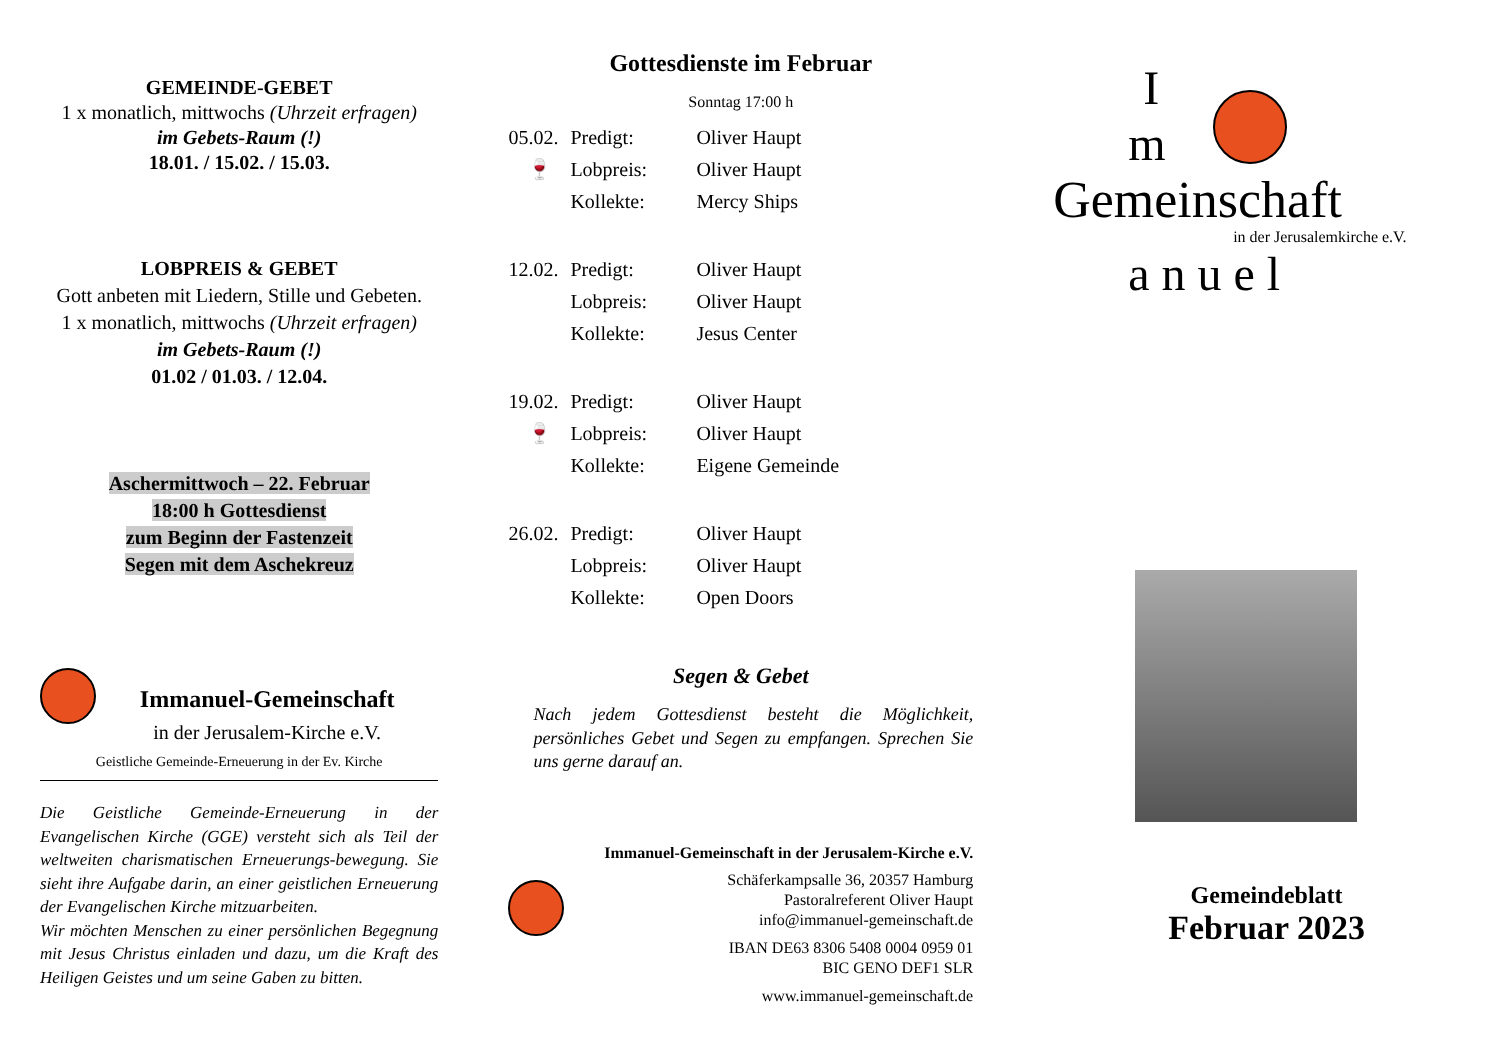GEMEINDE-GEBET
1 x monatlich, mittwochs (Uhrzeit erfragen)
im Gebets-Raum (!)
18.01. / 15.02. / 15.03.
LOBPREIS & GEBET
Gott anbeten mit Liedern, Stille und Gebeten.
1 x monatlich, mittwochs (Uhrzeit erfragen)
im Gebets-Raum (!)
01.02 / 01.03. / 12.04.
Aschermittwoch – 22. Februar
18:00 h Gottesdienst
zum Beginn der Fastenzeit
Segen mit dem Aschekreuz
Immanuel-Gemeinschaft
in der Jerusalem-Kirche e.V.
Geistliche Gemeinde-Erneuerung in der Ev. Kirche
Die Geistliche Gemeinde-Erneuerung in der Evangelischen Kirche (GGE) versteht sich als Teil der weltweiten charismatischen Erneuerungs-bewegung. Sie sieht ihre Aufgabe darin, an einer geistlichen Erneuerung der Evangelischen Kirche mitzuarbeiten.
Wir möchten Menschen zu einer persönlichen Begegnung mit Jesus Christus einladen und dazu, um die Kraft des Heiligen Geistes und um seine Gaben zu bitten.
Gottesdienste im Februar
Sonntag 17:00 h
| 05.02. | Predigt: | Oliver Haupt |
| 🍷 | Lobpreis: | Oliver Haupt |
| | Kollekte: | Mercy Ships |
| 12.02. | Predigt: | Oliver Haupt |
| | Lobpreis: | Oliver Haupt |
| | Kollekte: | Jesus Center |
| 19.02. | Predigt: | Oliver Haupt |
| 🍷 | Lobpreis: | Oliver Haupt |
| | Kollekte: | Eigene Gemeinde |
| 26.02. | Predigt: | Oliver Haupt |
| | Lobpreis: | Oliver Haupt |
| | Kollekte: | Open Doors |
Segen & Gebet
Nach jedem Gottesdienst besteht die Möglichkeit, persönliches Gebet und Segen zu empfangen. Sprechen Sie uns gerne darauf an.
Immanuel-Gemeinschaft in der Jerusalem-Kirche e.V.
Schäferkampsalle 36, 20357 Hamburg
Pastoralreferent Oliver Haupt
info@immanuel-gemeinschaft.de
IBAN DE63 8306 5408 0004 0959 01
BIC GENO DEF1 SLR
www.immanuel-gemeinschaft.de
I
m
Gemeinschaft
in der Jerusalemkirche e.V.
a n u e l
Gemeindeblatt
Februar 2023